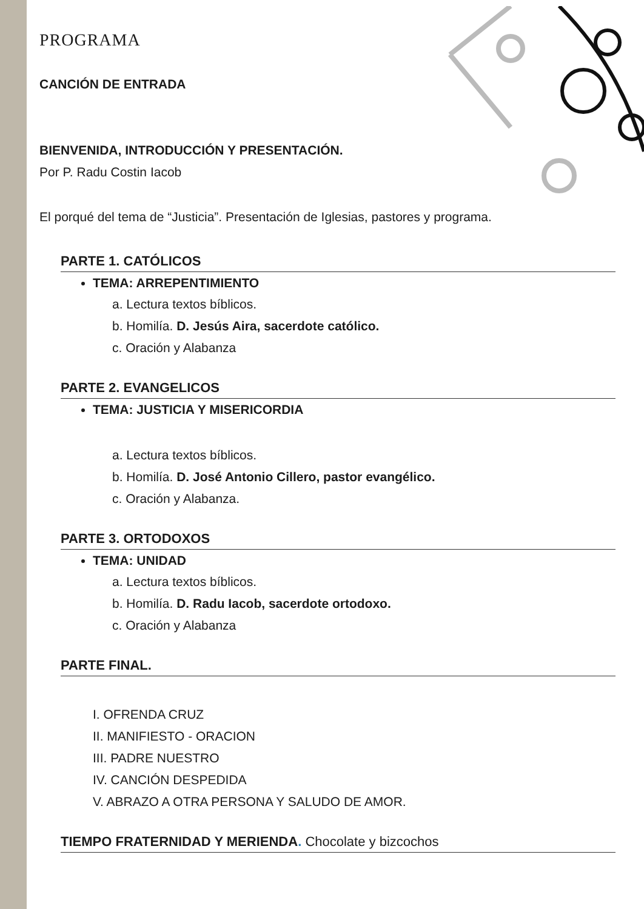PROGRAMA
CANCIÓN DE ENTRADA
BIENVENIDA, INTRODUCCIÓN Y PRESENTACIÓN.
Por P. Radu Costin Iacob
El porqué del tema de “Justicia”. Presentación de Iglesias, pastores y programa.
PARTE 1. CATÓLICOS
TEMA: ARREPENTIMIENTO
a. Lectura textos bíblicos.
b. Homilía. D. Jesús Aira, sacerdote católico.
c. Oración y Alabanza
PARTE 2. EVANGELICOS
TEMA: JUSTICIA Y MISERICORDIA
a. Lectura textos bíblicos.
b. Homilía. D. José Antonio Cillero, pastor evangélico.
c. Oración y Alabanza.
PARTE 3. ORTODOXOS
TEMA: UNIDAD
a. Lectura textos bíblicos.
b. Homilía. D. Radu Iacob, sacerdote ortodoxo.
c. Oración y Alabanza
PARTE FINAL.
I. OFRENDA CRUZ
II. MANIFIESTO - ORACION
III. PADRE NUESTRO
IV. CANCIÓN DESPEDIDA
V. ABRAZO A OTRA PERSONA Y SALUDO DE AMOR.
TIEMPO FRATERNIDAD Y MERIENDA. Chocolate y bizcochos